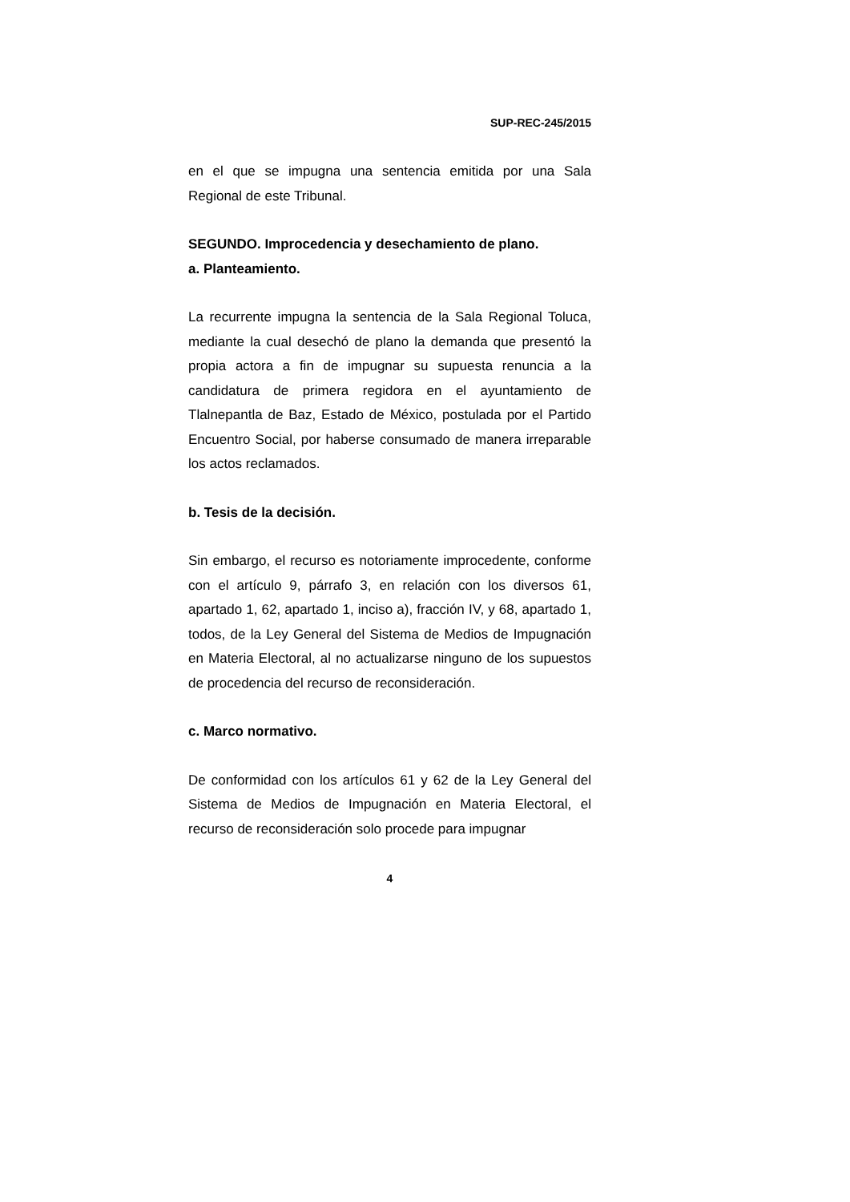SUP-REC-245/2015
en el que se impugna una sentencia emitida por una Sala Regional de este Tribunal.
SEGUNDO. Improcedencia y desechamiento de plano.
a. Planteamiento.
La recurrente impugna la sentencia de la Sala Regional Toluca, mediante la cual desechó de plano la demanda que presentó la propia actora a fin de impugnar su supuesta renuncia a la candidatura de primera regidora en el ayuntamiento de Tlalnepantla de Baz, Estado de México, postulada por el Partido Encuentro Social, por haberse consumado de manera irreparable los actos reclamados.
b. Tesis de la decisión.
Sin embargo, el recurso es notoriamente improcedente, conforme con el artículo 9, párrafo 3, en relación con los diversos 61, apartado 1, 62, apartado 1, inciso a), fracción IV, y 68, apartado 1, todos, de la Ley General del Sistema de Medios de Impugnación en Materia Electoral, al no actualizarse ninguno de los supuestos de procedencia del recurso de reconsideración.
c. Marco normativo.
De conformidad con los artículos 61 y 62 de la Ley General del Sistema de Medios de Impugnación en Materia Electoral, el recurso de reconsideración solo procede para impugnar
4